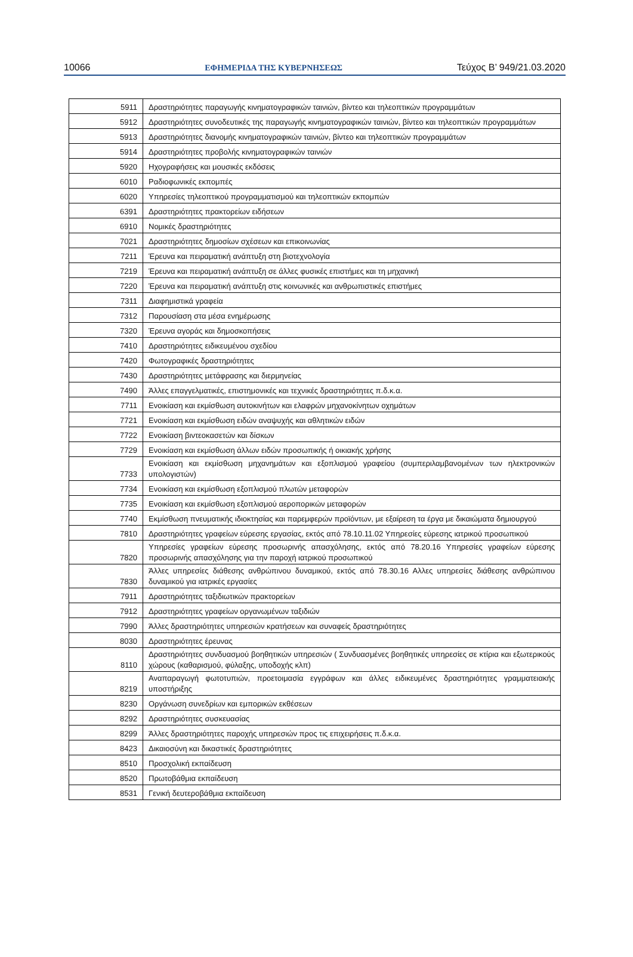10066 ΕΦΗΜΕΡΙΔΑ ΤΗΣ ΚΥΒΕΡΝΗΣΕΩΣ Τεύχος Β’ 949/21.03.2020
| 5911 | Δραστηριότητες παραγωγής κινηματογραφικών ταινιών, βίντεο και τηλεοπτικών προγραμμάτων |
| 5912 | Δραστηριότητες συνοδευτικές της παραγωγής κινηματογραφικών ταινιών, βίντεο και τηλεοπτικών προγραμμάτων |
| 5913 | Δραστηριότητες διανομής κινηματογραφικών ταινιών, βίντεο και τηλεοπτικών προγραμμάτων |
| 5914 | Δραστηριότητες προβολής κινηματογραφικών ταινιών |
| 5920 | Ηχογραφήσεις και μουσικές εκδόσεις |
| 6010 | Ραδιοφωνικές εκπομπές |
| 6020 | Υπηρεσίες τηλεοπτικού προγραμματισμού και τηλεοπτικών εκπομπών |
| 6391 | Δραστηριότητες πρακτορείων ειδήσεων |
| 6910 | Νομικές δραστηριότητες |
| 7021 | Δραστηριότητες δημοσίων σχέσεων και επικοινωνίας |
| 7211 | Έρευνα και πειραματική ανάπτυξη στη βιοτεχνολογία |
| 7219 | Έρευνα και πειραματική ανάπτυξη σε άλλες φυσικές επιστήμες και τη μηχανική |
| 7220 | Έρευνα και πειραματική ανάπτυξη στις κοινωνικές και ανθρωπιστικές επιστήμες |
| 7311 | Διαφημιστικά γραφεία |
| 7312 | Παρουσίαση στα μέσα ενημέρωσης |
| 7320 | Έρευνα αγοράς και δημοσκοπήσεις |
| 7410 | Δραστηριότητες ειδικευμένου σχεδίου |
| 7420 | Φωτογραφικές δραστηριότητες |
| 7430 | Δραστηριότητες μετάφρασης και διερμηνείας |
| 7490 | Άλλες επαγγελματικές, επιστημονικές και τεχνικές δραστηριότητες π.δ.κ.α. |
| 7711 | Ενοικίαση και εκμίσθωση αυτοκινήτων και ελαφρών μηχανοκίνητων οχημάτων |
| 7721 | Ενοικίαση και εκμίσθωση ειδών αναψυχής και αθλητικών ειδών |
| 7722 | Ενοικίαση βιντεοκασετών και δίσκων |
| 7729 | Ενοικίαση και εκμίσθωση άλλων ειδών προσωπικής ή οικιακής χρήσης |
| 7733 | Ενοικίαση και εκμίσθωση μηχανημάτων και εξοπλισμού γραφείου (συμπεριλαμβανομένων των ηλεκτρονικών υπολογιστών) |
| 7734 | Ενοικίαση και εκμίσθωση εξοπλισμού πλωτών μεταφορών |
| 7735 | Ενοικίαση και εκμίσθωση εξοπλισμού αεροπορικών μεταφορών |
| 7740 | Εκμίσθωση πνευματικής ιδιοκτησίας και παρεμφερών προϊόντων, με εξαίρεση τα έργα με δικαιώματα δημιουργού |
| 7810 | Δραστηριότητες γραφείων εύρεσης εργασίας, εκτός από 78.10.11.02 Υπηρεσίες εύρεσης ιατρικού προσωπικού |
| 7820 | Υπηρεσίες γραφείων εύρεσης προσωρινής απασχόλησης, εκτός από 78.20.16 Υπηρεσίες γραφείων εύρεσης προσωρινής απασχόλησης για την παροχή ιατρικού προσωπικού |
| 7830 | Άλλες υπηρεσίες διάθεσης ανθρώπινου δυναμικού, εκτός από 78.30.16 Αλλες υπηρεσίες διάθεσης ανθρώπινου δυναμικού για ιατρικές εργασίες |
| 7911 | Δραστηριότητες ταξιδιωτικών πρακτορείων |
| 7912 | Δραστηριότητες γραφείων οργανωμένων ταξιδιών |
| 7990 | Άλλες δραστηριότητες υπηρεσιών κρατήσεων και συναφείς δραστηριότητες |
| 8030 | Δραστηριότητες έρευνας |
| 8110 | Δραστηριότητες συνδυασμού βοηθητικών υπηρεσιών ( Συνδυασμένες βοηθητικές υπηρεσίες σε κτίρια και εξωτερικούς χώρους (καθαρισμού, φύλαξης, υποδοχής κλπ) |
| 8219 | Αναπαραγωγή φωτοτυπιών, προετοιμασία εγγράφων και άλλες ειδικευμένες δραστηριότητες γραμματειακής υποστήριξης |
| 8230 | Οργάνωση συνεδρίων και εμπορικών εκθέσεων |
| 8292 | Δραστηριότητες συσκευασίας |
| 8299 | Άλλες δραστηριότητες παροχής υπηρεσιών προς τις επιχειρήσεις π.δ.κ.α. |
| 8423 | Δικαιοσύνη και δικαστικές δραστηριότητες |
| 8510 | Προσχολική εκπαίδευση |
| 8520 | Πρωτοβάθμια εκπαίδευση |
| 8531 | Γενική δευτεροβάθμια εκπαίδευση |